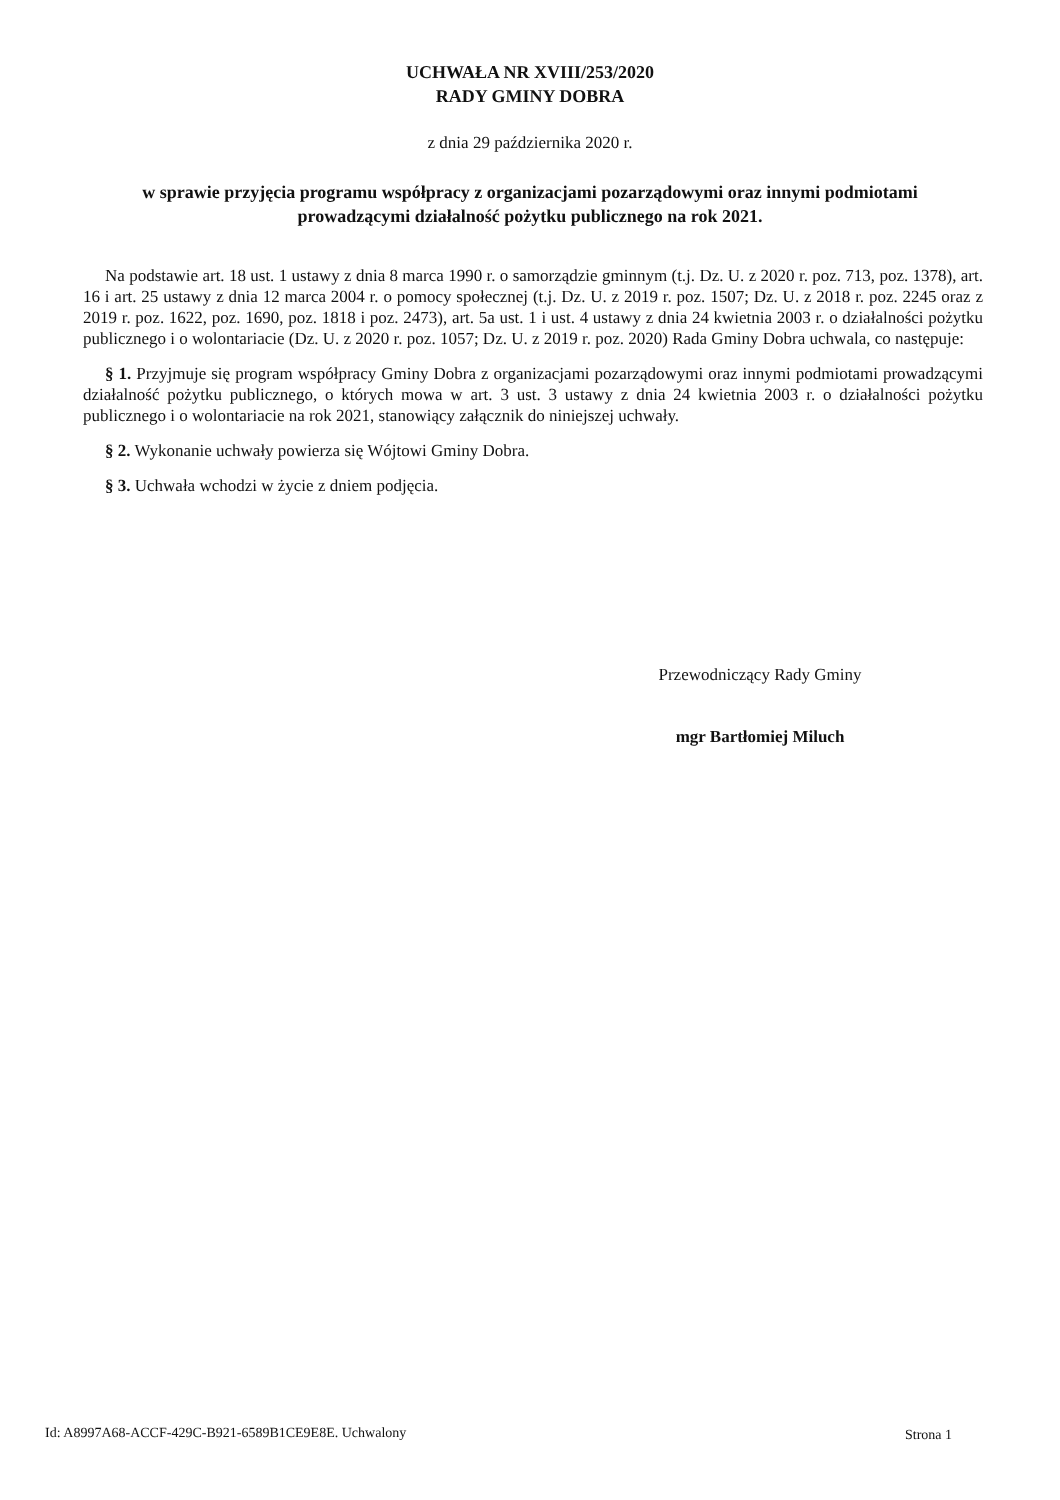UCHWAŁA NR XVIII/253/2020
RADY GMINY DOBRA
z dnia 29 października 2020 r.
w sprawie przyjęcia programu współpracy z organizacjami pozarządowymi oraz innymi podmiotami
prowadzącymi działalność pożytku publicznego na rok 2021.
Na podstawie art. 18 ust. 1 ustawy z dnia 8 marca 1990 r. o samorządzie gminnym (t.j. Dz. U. z 2020 r. poz. 713, poz. 1378), art. 16 i art. 25 ustawy z dnia 12 marca 2004 r. o pomocy społecznej (t.j. Dz. U. z 2019 r. poz. 1507; Dz. U. z 2018 r. poz. 2245 oraz z 2019 r. poz. 1622, poz. 1690, poz. 1818 i poz. 2473), art. 5a ust. 1 i ust. 4 ustawy z dnia 24 kwietnia 2003 r. o działalności pożytku publicznego i o wolontariacie (Dz. U. z 2020 r. poz. 1057; Dz. U. z 2019 r. poz. 2020) Rada Gminy Dobra uchwala, co następuje:
§ 1. Przyjmuje się program współpracy Gminy Dobra z organizacjami pozarządowymi oraz innymi podmiotami prowadzącymi działalność pożytku publicznego, o których mowa w art. 3 ust. 3 ustawy z dnia 24 kwietnia 2003 r. o działalności pożytku publicznego i o wolontariacie na rok 2021, stanowiący załącznik do niniejszej uchwały.
§ 2. Wykonanie uchwały powierza się Wójtowi Gminy Dobra.
§ 3. Uchwała wchodzi w życie z dniem podjęcia.
Przewodniczący Rady Gminy
mgr Bartłomiej Miluch
Id: A8997A68-ACCF-429C-B921-6589B1CE9E8E. Uchwalony
Strona 1